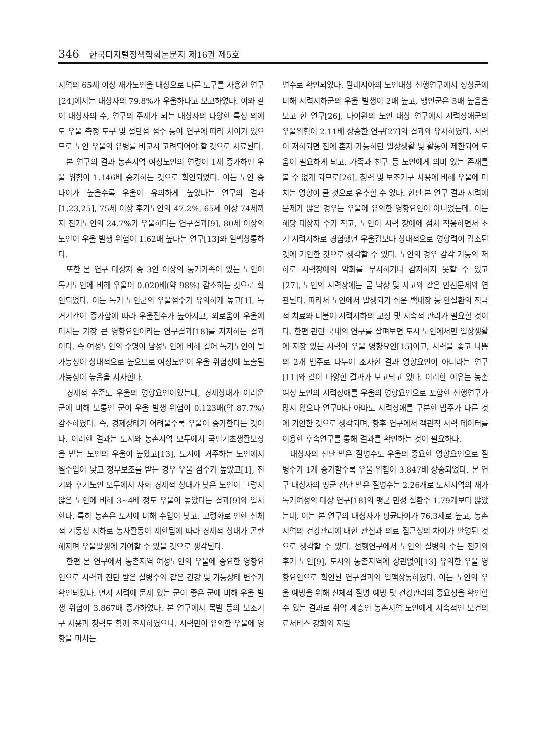346 한국디지털정책학회논문지 제16권 제5호
지역의 65세 이상 재가노인을 대상으로 다른 도구를 사용한 연구[24]에서는 대상자의 79.8%가 우울하다고 보고하였다. 이와 같이 대상자의 수, 연구의 주제가 되는 대상자의 다양한 특성 외에도 우울 측정 도구 및 절단점 점수 등이 연구에 따라 차이가 있으므로 노인 우울의 유병률 비교시 고려되어야 할 것으로 사료된다.
본 연구의 결과 농촌지역 여성노인의 연령이 1세 증가하면 우울 위험이 1.146배 증가하는 것으로 확인되었다. 이는 노인 중 나이가 높을수록 우울이 유의하게 높았다는 연구의 결과[1,23,25], 75세 이상 후기노인의 47.2%, 65세 이상 74세까지 전기노인의 24.7%가 우울하다는 연구결과[9], 80세 이상의 노인이 우울 발생 위험이 1.62배 높다는 연구[13]와 일맥상통하다.
또한 본 연구 대상자 중 3인 이상의 동거가족이 있는 노인이 독거노인에 비해 우울이 0.020배(약 98%) 감소하는 것으로 확인되었다. 이는 독거 노인군의 우울점수가 유의하게 높고[1], 독거기간이 증가함에 따라 우울점수가 높아지고, 외로움이 우울에 미치는 가장 큰 영향요인이라는 연구결과[18]를 지지하는 결과이다. 즉 여성노인의 수명이 남성노인에 비해 길어 독거노인이 될 가능성이 상대적으로 높으므로 여성노인이 우울 위험성에 노출될 가능성이 높음을 시사한다.
경제적 수준도 우울의 영향요인이었는데, 경제상태가 어려운 군에 비해 보통인 군이 우울 발생 위험이 0.123배(약 87.7%) 감소하였다. 즉, 경제상태가 어려울수록 우울이 증가한다는 것이다. 이러한 결과는 도시와 농촌지역 모두에서 국민기초생활보장을 받는 노인의 우울이 높았고[13], 도시에 거주하는 노인에서 월수입이 낮고 정부보조를 받는 경우 우울 점수가 높았고[1], 전기와 후기노인 모두에서 사회 경제적 상태가 낮은 노인이 그렇지 않은 노인에 비해 3~4배 정도 우울이 높았다는 결과[9]와 일치한다. 특히 농촌은 도시에 비해 수입이 낮고, 고령화로 인한 신체적 기동성 저하로 농사활동이 제한됨에 따라 경제적 상태가 곤란해지며 우울발생에 기여할 수 있을 것으로 생각된다.
한편 본 연구에서 농촌지역 여성노인의 우울에 중요한 영향요인으로 시력과 진단 받은 질병수와 같은 건강 및 기능상태 변수가 확인되었다. 먼저 시력에 문제 있는 군이 좋은 군에 비해 우울 발생 위험이 3.867배 증가하였다. 본 연구에서 목발 등의 보조기구 사용과 청력도 함께 조사하였으나, 시력만이 유의한 우울에 영향을 미치는
변수로 확인되었다. 말레지아의 노인대상 선행연구에서 정상군에 비해 시력저하군의 우울 발생이 2배 높고, 맹인군은 5배 높음을 보고 한 연구[26], 타이완의 노인 대상 연구에서 시력장애군의 우울위험이 2.11배 상승한 연구[27]의 결과와 유사하였다. 시력이 저하되면 전에 혼자 가능하던 일상생활 및 활동이 제한되어 도움이 필요하게 되고, 가족과 친구 등 노인에게 의미 있는 존재를 볼 수 없게 되므로[26], 청력 및 보조기구 사용에 비해 우울에 미치는 영향이 클 것으로 유추할 수 있다. 한편 본 연구 결과 시력에 문제가 많은 경우는 우울에 유의한 영향요인이 아니었는데, 이는 해당 대상자 수가 적고, 노인이 시력 장애에 점차 적응하면서 초기 시력저하로 경험했던 우울감보다 상대적으로 영향력이 감소된 것에 기인한 것으로 생각할 수 있다. 노인의 경우 감각 기능의 저하로 시력장애의 악화를 무시하거나 감지하지 못할 수 있고 [27], 노인의 시력장애는 곧 낙상 및 사고와 같은 안전문제와 연관된다. 따라서 노인에서 발생되기 쉬운 백내장 등 안질환의 적극적 치료와 더불어 시력저하의 교정 및 지속적 관리가 필요할 것이다. 한편 관련 국내의 연구를 살펴보면 도시 노인에서만 일상생활에 지장 있는 시력이 우울 영향요인[15]이고, 시력을 좋고 나쁨의 2개 범주로 나누어 조사한 결과 영향요인이 아니라는 연구[11]와 같이 다양한 결과가 보고되고 있다. 이러한 이유는 농촌 여성 노인의 시력장애를 우울의 영향요인으로 포함한 선행연구가 많지 않으나 연구마다 아마도 시력장애를 구분한 범주가 다른 것에 기인한 것으로 생각되며, 향후 연구에서 객관적 시력 데이터를 이용한 후속연구를 통해 결과를 확인하는 것이 필요하다.
대상자의 진단 받은 질병수도 우울의 중요한 영향요인으로 질병수가 1개 증가할수록 우울 위험이 3.847배 상승되었다. 본 연구 대상자의 평균 진단 받은 질병수는 2.26개로 도시지역의 재가 독거여성의 대상 연구[18]의 평균 만성 질환수 1.79개보다 많았는데, 이는 본 연구의 대상자가 평균나이가 76.3세로 높고, 농촌지역의 건강관리에 대한 관심과 의료 접근성의 차이가 반영된 것으로 생각할 수 있다. 선행연구에서 노인의 질병의 수는 전기와 후기 노인[9], 도시와 농촌지역에 상관없이[13] 유의한 우울 영향요인으로 확인된 연구결과와 일맥상통하였다. 이는 노인의 우울 예방을 위해 신체적 질병 예방 및 건강관리의 중요성을 확인할 수 있는 결과로 취약 계층인 농촌지역 노인에게 지속적인 보건의료서비스 강화와 지원